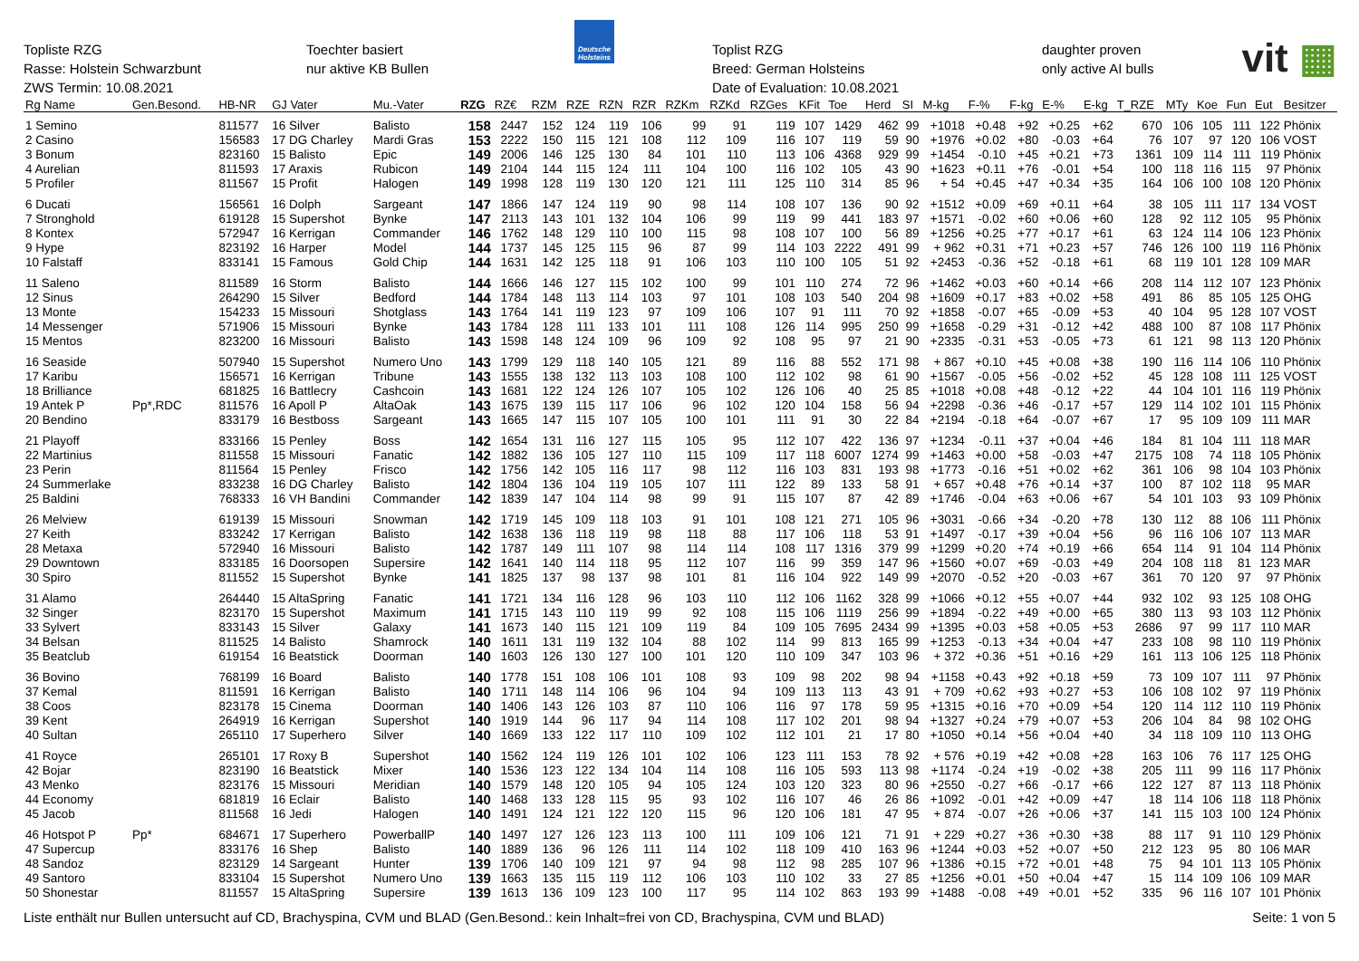Topliste RZG
Rasse: Holstein Schwarzbunt
ZWS Termin: 10.08.2021
Toechter basiert
nur aktive KB Bullen
Deutsche
Holsteins
Toplist RZG
Breed: German Holsteins
Date of Evaluation: 10.08.2021
daughter proven
only active AI bulls
vit ▦
| Rg Name | Gen.Besond. | HB-NR | GJ Vater | Mu.-Vater | RZG | RZ€ | RZM | RZE | RZN | RZR | RZKm | RZKd | RZGes | KFit | Toe | Herd | SI | M-kg | F-% | F-kg | E-% | E-kg | T_RZE | MTy | Koe | Fun | Eut | Besitzer |
| --- | --- | --- | --- | --- | --- | --- | --- | --- | --- | --- | --- | --- | --- | --- | --- | --- | --- | --- | --- | --- | --- | --- | --- | --- | --- | --- | --- | --- |
| 1 Semino | | 811577 | 16 Silver | Balisto | 158 | 2447 | 152 | 124 | 119 | 106 | 99 | 91 | 119 | 107 | 1429 | 462 | 99 | +1018 | +0.48 | +92 | +0.25 | +62 | 670 | 106 | 105 | 111 | 122 | Phönix |
| 2 Casino | | 156583 | 17 DG Charley | Mardi Gras | 153 | 2222 | 150 | 115 | 121 | 108 | 112 | 109 | 116 | 107 | 119 | 59 | 90 | +1976 | +0.02 | +80 | -0.03 | +64 | 76 | 107 | 97 | 120 | 106 | VOST |
| 3 Bonum | | 823160 | 15 Balisto | Epic | 149 | 2006 | 146 | 125 | 130 | 84 | 101 | 110 | 113 | 106 | 4368 | 929 | 99 | +1454 | -0.10 | +45 | +0.21 | +73 | 1361 | 109 | 114 | 111 | 119 | Phönix |
| 4 Aurelian | | 811593 | 17 Araxis | Rubicon | 149 | 2104 | 144 | 115 | 124 | 111 | 104 | 100 | 116 | 102 | 105 | 43 | 90 | +1623 | +0.11 | +76 | -0.01 | +54 | 100 | 118 | 116 | 115 | 97 | Phönix |
| 5 Profiler | | 811567 | 15 Profit | Halogen | 149 | 1998 | 128 | 119 | 130 | 120 | 121 | 111 | 125 | 110 | 314 | 85 | 96 | + 54 | +0.45 | +47 | +0.34 | +35 | 164 | 106 | 100 | 108 | 120 | Phönix |
| 6 Ducati | | 156561 | 16 Dolph | Sargeant | 147 | 1866 | 147 | 124 | 119 | 90 | 98 | 114 | 108 | 107 | 136 | 90 | 92 | +1512 | +0.09 | +69 | +0.11 | +64 | 38 | 105 | 111 | 117 | 134 | VOST |
| 7 Stronghold | | 619128 | 15 Supershot | Bynke | 147 | 2113 | 143 | 101 | 132 | 104 | 106 | 99 | 119 | 99 | 441 | 183 | 97 | +1571 | -0.02 | +60 | +0.06 | +60 | 128 | 92 | 112 | 105 | 95 | Phönix |
| 8 Kontex | | 572947 | 16 Kerrigan | Commander | 146 | 1762 | 148 | 129 | 110 | 100 | 115 | 98 | 108 | 107 | 100 | 56 | 89 | +1256 | +0.25 | +77 | +0.17 | +61 | 63 | 124 | 114 | 106 | 123 | Phönix |
| 9 Hype | | 823192 | 16 Harper | Model | 144 | 1737 | 145 | 125 | 115 | 96 | 87 | 99 | 114 | 103 | 2222 | 491 | 99 | + 962 | +0.31 | +71 | +0.23 | +57 | 746 | 126 | 100 | 119 | 116 | Phönix |
| 10 Falstaff | | 833141 | 15 Famous | Gold Chip | 144 | 1631 | 142 | 125 | 118 | 91 | 106 | 103 | 110 | 100 | 105 | 51 | 92 | +2453 | -0.36 | +52 | -0.18 | +61 | 68 | 119 | 101 | 128 | 109 | MAR |
| 11 Saleno | | 811589 | 16 Storm | Balisto | 144 | 1666 | 146 | 127 | 115 | 102 | 100 | 99 | 101 | 110 | 274 | 72 | 96 | +1462 | +0.03 | +60 | +0.14 | +66 | 208 | 114 | 112 | 107 | 123 | Phönix |
| 12 Sinus | | 264290 | 15 Silver | Bedford | 144 | 1784 | 148 | 113 | 114 | 103 | 97 | 101 | 108 | 103 | 540 | 204 | 98 | +1609 | +0.17 | +83 | +0.02 | +58 | 491 | 86 | 85 | 105 | 125 | OHG |
| 13 Monte | | 154233 | 15 Missouri | Shotglass | 143 | 1764 | 141 | 119 | 123 | 97 | 109 | 106 | 107 | 91 | 111 | 70 | 92 | +1858 | -0.07 | +65 | -0.09 | +53 | 40 | 104 | 95 | 128 | 107 | VOST |
| 14 Messenger | | 571906 | 15 Missouri | Bynke | 143 | 1784 | 128 | 111 | 133 | 101 | 111 | 108 | 126 | 114 | 995 | 250 | 99 | +1658 | -0.29 | +31 | -0.12 | +42 | 488 | 100 | 87 | 108 | 117 | Phönix |
| 15 Mentos | | 823200 | 16 Missouri | Balisto | 143 | 1598 | 148 | 124 | 109 | 96 | 109 | 92 | 108 | 95 | 97 | 21 | 90 | +2335 | -0.31 | +53 | -0.05 | +73 | 61 | 121 | 98 | 113 | 120 | Phönix |
| 16 Seaside | | 507940 | 15 Supershot | Numero Uno | 143 | 1799 | 129 | 118 | 140 | 105 | 121 | 89 | 116 | 88 | 552 | 171 | 98 | + 867 | +0.10 | +45 | +0.08 | +38 | 190 | 116 | 114 | 106 | 110 | Phönix |
| 17 Karibu | | 156571 | 16 Kerrigan | Tribune | 143 | 1555 | 138 | 132 | 113 | 103 | 108 | 100 | 112 | 102 | 98 | 61 | 90 | +1567 | -0.05 | +56 | -0.02 | +52 | 45 | 128 | 108 | 111 | 125 | VOST |
| 18 Brilliance | | 681825 | 16 Battlecry | Cashcoin | 143 | 1681 | 122 | 124 | 126 | 107 | 105 | 102 | 126 | 106 | 40 | 25 | 85 | +1018 | +0.08 | +48 | -0.12 | +22 | 44 | 104 | 101 | 116 | 119 | Phönix |
| 19 Antek P | Pp*,RDC | 811576 | 16 Apoll P | AltaOak | 143 | 1675 | 139 | 115 | 117 | 106 | 96 | 102 | 120 | 104 | 158 | 56 | 94 | +2298 | -0.36 | +46 | -0.17 | +57 | 129 | 114 | 102 | 101 | 115 | Phönix |
| 20 Bendino | | 833179 | 16 Bestboss | Sargeant | 143 | 1665 | 147 | 115 | 107 | 105 | 100 | 101 | 111 | 91 | 30 | 22 | 84 | +2194 | -0.18 | +64 | -0.07 | +67 | 17 | 95 | 109 | 109 | 111 | MAR |
| 21 Playoff | | 833166 | 15 Penley | Boss | 142 | 1654 | 131 | 116 | 127 | 115 | 105 | 95 | 112 | 107 | 422 | 136 | 97 | +1234 | -0.11 | +37 | +0.04 | +46 | 184 | 81 | 104 | 111 | 118 | MAR |
| 22 Martinius | | 811558 | 15 Missouri | Fanatic | 142 | 1882 | 136 | 105 | 127 | 110 | 115 | 109 | 117 | 118 | 6007 | 1274 | 99 | +1463 | +0.00 | +58 | -0.03 | +47 | 2175 | 108 | 74 | 118 | 105 | Phönix |
| 23 Perin | | 811564 | 15 Penley | Frisco | 142 | 1756 | 142 | 105 | 116 | 117 | 98 | 112 | 116 | 103 | 831 | 193 | 98 | +1773 | -0.16 | +51 | +0.02 | +62 | 361 | 106 | 98 | 104 | 103 | Phönix |
| 24 Summerlake | | 833238 | 16 DG Charley | Balisto | 142 | 1804 | 136 | 104 | 119 | 105 | 107 | 111 | 122 | 89 | 133 | 58 | 91 | + 657 | +0.48 | +76 | +0.14 | +37 | 100 | 87 | 102 | 118 | 95 | MAR |
| 25 Baldini | | 768333 | 16 VH Bandini | Commander | 142 | 1839 | 147 | 104 | 114 | 98 | 99 | 91 | 115 | 107 | 87 | 42 | 89 | +1746 | -0.04 | +63 | +0.06 | +67 | 54 | 101 | 103 | 93 | 109 | Phönix |
| 26 Melview | | 619139 | 15 Missouri | Snowman | 142 | 1719 | 145 | 109 | 118 | 103 | 91 | 101 | 108 | 121 | 271 | 105 | 96 | +3031 | -0.66 | +34 | -0.20 | +78 | 130 | 112 | 88 | 106 | 111 | Phönix |
| 27 Keith | | 833242 | 17 Kerrigan | Balisto | 142 | 1638 | 136 | 118 | 119 | 98 | 118 | 88 | 117 | 106 | 118 | 53 | 91 | +1497 | -0.17 | +39 | +0.04 | +56 | 96 | 116 | 106 | 107 | 113 | MAR |
| 28 Metaxa | | 572940 | 16 Missouri | Balisto | 142 | 1787 | 149 | 111 | 107 | 98 | 114 | 114 | 108 | 117 | 1316 | 379 | 99 | +1299 | +0.20 | +74 | +0.19 | +66 | 654 | 114 | 91 | 104 | 114 | Phönix |
| 29 Downtown | | 833185 | 16 Doorsopen | Supersire | 142 | 1641 | 140 | 114 | 118 | 95 | 112 | 107 | 116 | 99 | 359 | 147 | 96 | +1560 | +0.07 | +69 | -0.03 | +49 | 204 | 108 | 118 | 81 | 123 | MAR |
| 30 Spiro | | 811552 | 15 Supershot | Bynke | 141 | 1825 | 137 | 98 | 137 | 98 | 101 | 81 | 116 | 104 | 922 | 149 | 99 | +2070 | -0.52 | +20 | -0.03 | +67 | 361 | 70 | 120 | 97 | 97 | Phönix |
| 31 Alamo | | 264440 | 15 AltaSpring | Fanatic | 141 | 1721 | 134 | 116 | 128 | 96 | 103 | 110 | 112 | 106 | 1162 | 328 | 99 | +1066 | +0.12 | +55 | +0.07 | +44 | 932 | 102 | 93 | 125 | 108 | OHG |
| 32 Singer | | 823170 | 15 Supershot | Maximum | 141 | 1715 | 143 | 110 | 119 | 99 | 92 | 108 | 115 | 106 | 1119 | 256 | 99 | +1894 | -0.22 | +49 | +0.00 | +65 | 380 | 113 | 93 | 103 | 112 | Phönix |
| 33 Sylvert | | 833143 | 15 Silver | Galaxy | 141 | 1673 | 140 | 115 | 121 | 109 | 119 | 84 | 109 | 105 | 7695 | 2434 | 99 | +1395 | +0.03 | +58 | +0.05 | +53 | 2686 | 97 | 99 | 117 | 110 | MAR |
| 34 Belsan | | 811525 | 14 Balisto | Shamrock | 140 | 1611 | 131 | 119 | 132 | 104 | 88 | 102 | 114 | 99 | 813 | 165 | 99 | +1253 | -0.13 | +34 | +0.04 | +47 | 233 | 108 | 98 | 110 | 119 | Phönix |
| 35 Beatclub | | 619154 | 16 Beatstick | Doorman | 140 | 1603 | 126 | 130 | 127 | 100 | 101 | 120 | 110 | 109 | 347 | 103 | 96 | + 372 | +0.36 | +51 | +0.16 | +29 | 161 | 113 | 106 | 125 | 118 | Phönix |
| 36 Bovino | | 768199 | 16 Board | Balisto | 140 | 1778 | 151 | 108 | 106 | 101 | 108 | 93 | 109 | 98 | 202 | 98 | 94 | +1158 | +0.43 | +92 | +0.18 | +59 | 73 | 109 | 107 | 111 | 97 | Phönix |
| 37 Kemal | | 811591 | 16 Kerrigan | Balisto | 140 | 1711 | 148 | 114 | 106 | 96 | 104 | 94 | 109 | 113 | 113 | 43 | 91 | + 709 | +0.62 | +93 | +0.27 | +53 | 106 | 108 | 102 | 97 | 119 | Phönix |
| 38 Coos | | 823178 | 15 Cinema | Doorman | 140 | 1406 | 143 | 126 | 103 | 87 | 110 | 106 | 116 | 97 | 178 | 59 | 95 | +1315 | +0.16 | +70 | +0.09 | +54 | 120 | 114 | 112 | 110 | 119 | Phönix |
| 39 Kent | | 264919 | 16 Kerrigan | Supershot | 140 | 1919 | 144 | 96 | 117 | 94 | 114 | 108 | 117 | 102 | 201 | 98 | 94 | +1327 | +0.24 | +79 | +0.07 | +53 | 206 | 104 | 84 | 98 | 102 | OHG |
| 40 Sultan | | 265110 | 17 Superhero | Silver | 140 | 1669 | 133 | 122 | 117 | 110 | 109 | 102 | 112 | 101 | 21 | 17 | 80 | +1050 | +0.14 | +56 | +0.04 | +40 | 34 | 118 | 109 | 110 | 113 | OHG |
| 41 Royce | | 265101 | 17 Roxy B | Supershot | 140 | 1562 | 124 | 119 | 126 | 101 | 102 | 106 | 123 | 111 | 153 | 78 | 92 | + 576 | +0.19 | +42 | +0.08 | +28 | 163 | 106 | 76 | 117 | 125 | OHG |
| 42 Bojar | | 823190 | 16 Beatstick | Mixer | 140 | 1536 | 123 | 122 | 134 | 104 | 114 | 108 | 116 | 105 | 593 | 113 | 98 | +1174 | -0.24 | +19 | -0.02 | +38 | 205 | 111 | 99 | 116 | 117 | Phönix |
| 43 Menko | | 823176 | 15 Missouri | Meridian | 140 | 1579 | 148 | 120 | 105 | 94 | 105 | 124 | 103 | 120 | 323 | 80 | 96 | +2550 | -0.27 | +66 | -0.17 | +66 | 122 | 127 | 87 | 113 | 118 | Phönix |
| 44 Economy | | 681819 | 16 Eclair | Balisto | 140 | 1468 | 133 | 128 | 115 | 95 | 93 | 102 | 116 | 107 | 46 | 26 | 86 | +1092 | -0.01 | +42 | +0.09 | +47 | 18 | 114 | 106 | 118 | 118 | Phönix |
| 45 Jacob | | 811568 | 16 Jedi | Halogen | 140 | 1491 | 124 | 121 | 122 | 120 | 115 | 96 | 120 | 106 | 181 | 47 | 95 | + 874 | -0.07 | +26 | +0.06 | +37 | 141 | 115 | 103 | 100 | 124 | Phönix |
| 46 Hotspot P | Pp* | 684671 | 17 Superhero | PowerballP | 140 | 1497 | 127 | 126 | 123 | 113 | 100 | 111 | 109 | 106 | 121 | 71 | 91 | + 229 | +0.27 | +36 | +0.30 | +38 | 88 | 117 | 91 | 110 | 129 | Phönix |
| 47 Supercup | | 833176 | 16 Shep | Balisto | 140 | 1889 | 136 | 96 | 126 | 111 | 114 | 102 | 118 | 109 | 410 | 163 | 96 | +1244 | +0.03 | +52 | +0.07 | +50 | 212 | 123 | 95 | 80 | 106 | MAR |
| 48 Sandoz | | 823129 | 14 Sargeant | Hunter | 139 | 1706 | 140 | 109 | 121 | 97 | 94 | 98 | 112 | 98 | 285 | 107 | 96 | +1386 | +0.15 | +72 | +0.01 | +48 | 75 | 94 | 101 | 113 | 105 | Phönix |
| 49 Santoro | | 833104 | 15 Supershot | Numero Uno | 139 | 1663 | 135 | 115 | 119 | 112 | 106 | 103 | 110 | 102 | 33 | 27 | 85 | +1256 | +0.01 | +50 | +0.04 | +47 | 15 | 114 | 109 | 106 | 109 | MAR |
| 50 Shonestar | | 811557 | 15 AltaSpring | Supersire | 139 | 1613 | 136 | 109 | 123 | 100 | 117 | 95 | 114 | 102 | 863 | 193 | 99 | +1488 | -0.08 | +49 | +0.01 | +52 | 335 | 96 | 116 | 107 | 101 | Phönix |
Liste enthält nur Bullen untersucht auf CD, Brachyspina, CVM und BLAD (Gen.Besond.: kein Inhalt=frei von CD, Brachyspina, CVM und BLAD) Seite: 1 von 5